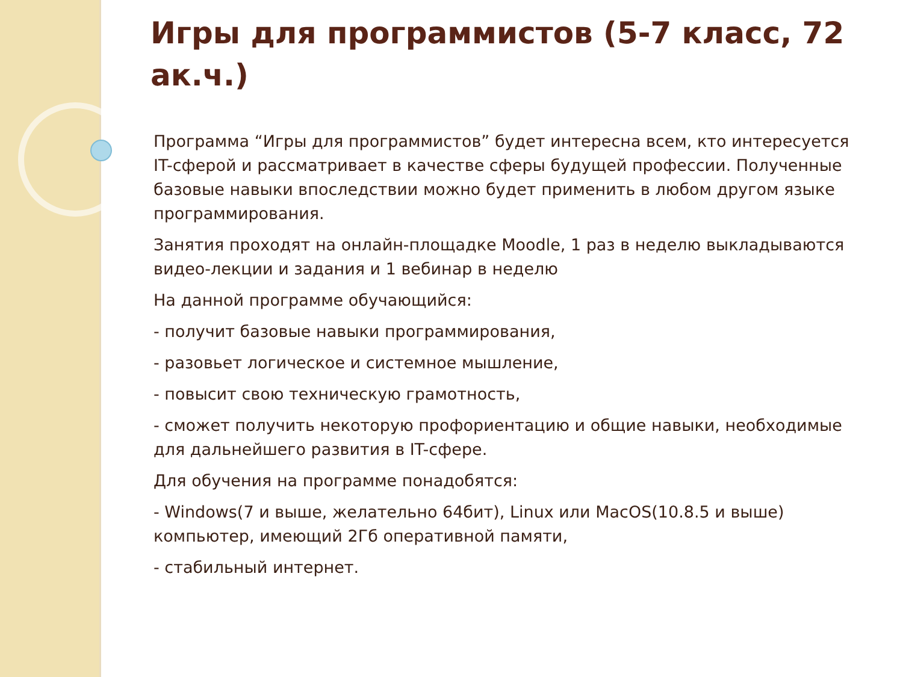Игры для программистов (5-7 класс, 72 ак.ч.)
Программа “Игры для программистов” будет интересна всем, кто интересуется IT-сферой и рассматривает в качестве сферы будущей профессии. Полученные базовые навыки впоследствии можно будет применить в любом другом языке программирования.
Занятия проходят на онлайн-площадке Moodle, 1 раз в неделю выкладываются видео-лекции и задания и 1 вебинар в неделю
На данной программе обучающийся:
- получит базовые навыки программирования,
- разовьет логическое и системное мышление,
- повысит свою техническую грамотность,
- сможет получить некоторую профориентацию и общие навыки, необходимые для дальнейшего развития в IT-сфере.
Для обучения на программе понадобятся:
- Windows(7 и выше, желательно 64бит), Linux или MacOS(10.8.5 и выше) компьютер, имеющий 2Гб оперативной памяти,
- стабильный интернет.